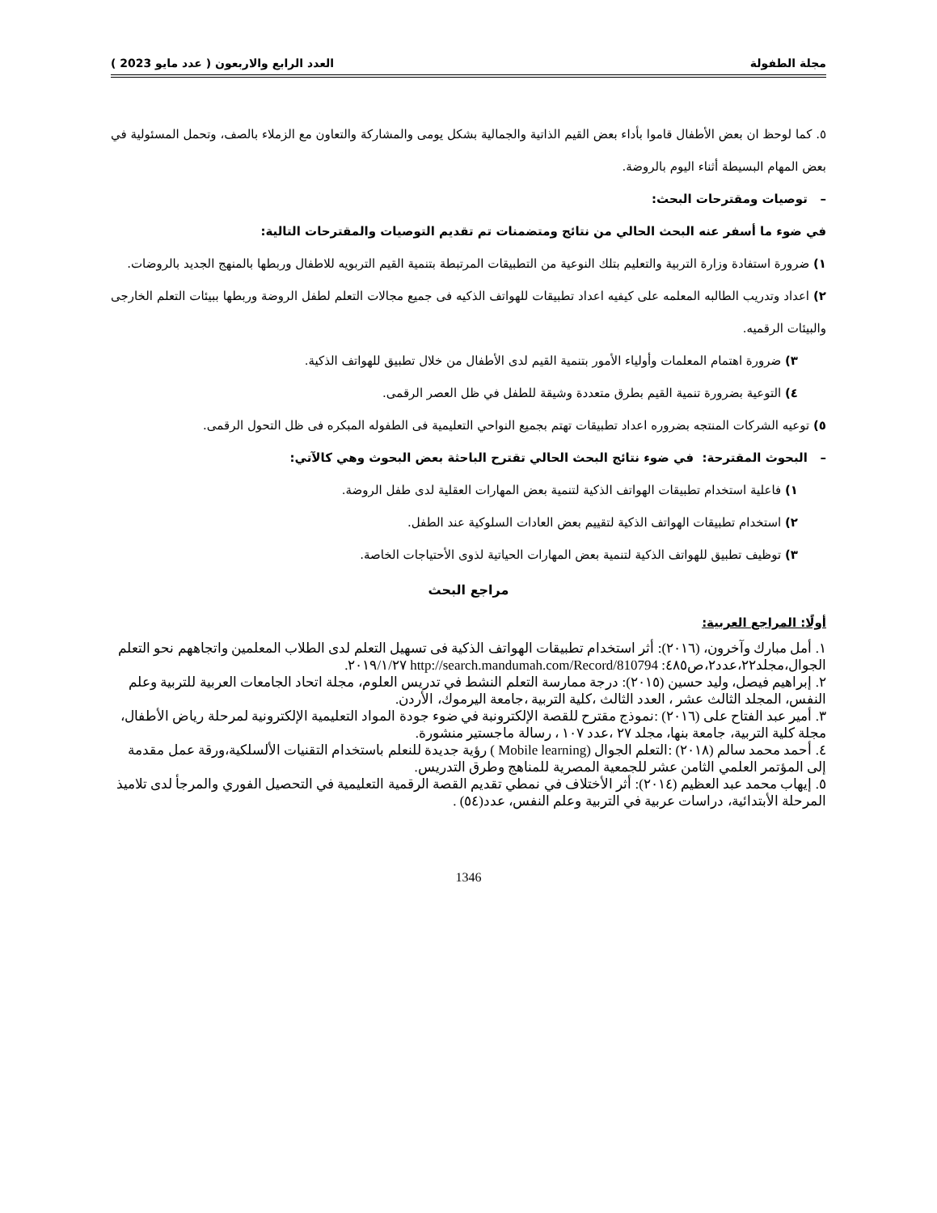مجلة الطفولة العدد الرابع والاربعون ( عدد مايو 2023 )
٥. كما لوحظ ان بعض الأطفال قاموا بأداء بعض القيم الذاتية والجمالية بشكل يومى والمشاركة والتعاون مع الزملاء بالصف، وتحمل المسئولية في بعض المهام البسيطة أثناء اليوم بالروضة.
– توصيات ومقترحات البحث:
في ضوء ما أسفر عنه البحث الحالي من نتائج ومتضمنات تم تقديم التوصيات والمقترحات التالية:
١) ضرورة استفادة وزارة التربية والتعليم بتلك النوعية من التطبيقات المرتبطة بتنمية القيم التربويه للاطفال وربطها بالمنهج الجديد بالروضات.
٢) اعداد وتدريب الطالبه المعلمه على كيفيه اعداد تطبيقات للهواتف الذكيه فى جميع مجالات التعلم لطفل الروضة وربطها ببيئات التعلم الخارجى والبيئات الرقميه.
٣) ضرورة اهتمام المعلمات وأولياء الأمور بتنمية القيم لدى الأطفال من خلال تطبيق للهواتف الذكية.
٤) التوعية بضرورة تنمية القيم بطرق متعددة وشيقة للطفل في ظل العصر الرقمى.
٥) توعيه الشركات المنتجه بضروره اعداد تطبيقات تهتم بجميع النواحي التعليمية فى الطفوله المبكره فى ظل التحول الرقمى.
– البحوث المقترحة: في ضوء نتائج البحث الحالي تقترح الباحثة بعض البحوث وهي كالآتي:
١) فاعلية استخدام تطبيقات الهواتف الذكية لتنمية بعض المهارات العقلية لدى طفل الروضة.
٢) استخدام تطبيقات الهواتف الذكية لتقييم بعض العادات السلوكية عند الطفل.
٣) توظيف تطبيق للهواتف الذكية لتنمية بعض المهارات الحياتية لذوى الأحتياجات الخاصة.
مراجع البحث
أولًا: المراجع العربية:
١. أمل مبارك وآخرون، (٢٠١٦): أثر استخدام تطبيقات الهواتف الذكية فى تسهيل التعلم لدى الطلاب المعلمين واتجاههم نحو التعلم الجوال،مجلد٢٢،عدد٢،ص٤٨٥: http://search.mandumah.com/Record/810794 ٢٠١٩/١/٢٧.
٢. إبراهيم فيصل، وليد حسين (٢٠١٥): درجة ممارسة التعلم النشط في تدريس العلوم، مجلة اتحاد الجامعات العربية للتربية وعلم النفس، المجلد الثالث عشر ، العدد الثالث ،كلية التربية ،جامعة اليرموك، الأردن.
٣. أمير عبد الفتاح على (٢٠١٦) :نموذج مقترح للقصة الإلكترونبة في ضوء جودة المواد التعليمية الإلكترونية لمرحلة رياض الأطفال، مجلة كلية التربية، جامعة بنها، مجلد ٢٧ ،عدد ١٠٧ ، رسالة ماجستير منشورة.
٤. أحمد محمد سالم (٢٠١٨) :التعلم الجوال (Mobile learning ) رؤية جديدة للنعلم باستخدام التقنيات الألسلكية،ورقة عمل مقدمة إلى المؤتمر العلمي الثامن عشر للجمعية المصرية للمناهج وطرق التدريس.
٥. إيهاب محمد عبد العظيم (٢٠١٤): أثر الأختلاف في نمطي تقديم القصة الرقمية التعليمية في التحصيل الفوري والمرجأ لدى تلاميذ المرحلة الأبتدائية، دراسات عربية في التربية وعلم النفس، عدد(٥٤) .
1346